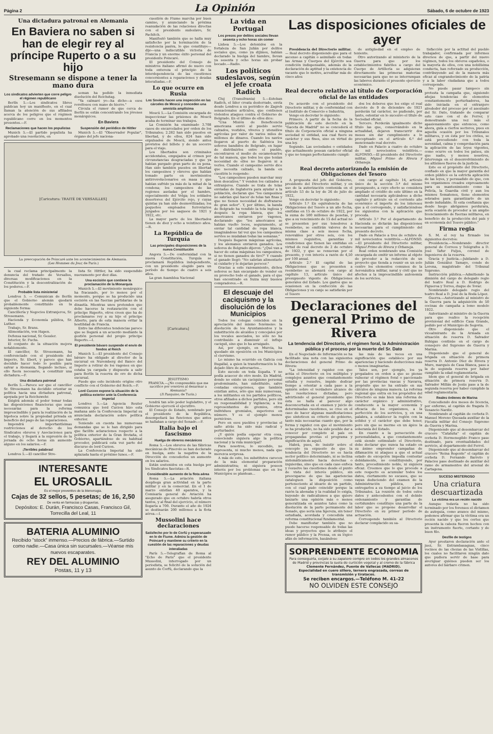Página 2 La Opinión Sábado, 6 de octubre de 1923
Una dictadura patronal en Alemania
En Baviera no saben si han de elegir rey al príncipe Ruperto o a su hijo
Stresemann se dispone a tener la mano dura
Los sindicatos advierten que corre peligro el régimen republicano
Berlín 5.—Los sindicatos libres publican hoy un manifiesto, en el cual llaman la atención de sus afiliados acerca de los peligros que el régimen republicano corre en los momentos presentes.—F.
Reclamaciones que hacen los populistas
Munich 5.—El partido populista ha aprobado una resolución, en
seman ha pedido la inmediata disolución del Reichstag.
"Ya calmaré yo—ha dicho—a esos revoltosos con mano de hierro."
Circula el rumor de que cerca de Berlín se están concentrando los jóvenes monárquicos.
En Baviera
Suspensión del periódico de Hittler
Munich 5.—El "Observador Popular", órgano del jefe naciona-
[Caricatura: TRAITÉ DE VERSAILLES]
La preocupación de Poincaré ante los acontecimientos de Alemania.
(Les Hommes du Jour, de París.)
la cual reclama principalmente la denuncia del tratado de Versalles, diversas modificaciones en la Constitución y la descentralización de los poderes.—F.
Probable lista ministerial
Londres 5. — Comunican de Berlín que el Gobierno alemán quedará probablemente constituído en la siguiente forma:
Cancillería y Negocios Extranjeros, Sr. Stresemann.
Hacienda y Economía pública, Sr. Luther.
Trabajo, Sr. Brans.
Alimentación, von Hapen.
Defensa nacional, Sr. Gessler.
Interior, Sr. Fuchs.
El conjunto de la situación mejora notablemente.
El canciller, Sr. Stresemann, ha conferenciado con el presidente del Imperio, Sr. Ebert, y parece que han decidido hacer todo lo posible para salvar a Alemania, llegando incluso, si ello fuera necesario, a constituir una dictadura.—F.
Una dictadura patronal
Berlín 5.—Parece ser que el canciller Sr. Stresemann ha decidido orientar su política hacia una dictadura patronal, apoyada por la Reichswehr.
Exigirá además el poder tomar todas las disposiciones financieras que sean necesarias para la reforma imprescindible y para la realización de la hipoteca sobre la propiedad privada en beneficio del pago de las reparaciones.
Impondrá importantísimas restricciones al derecho de los Sindicatos obreros y Asociaciones para el trabajo, y llegará a la supresión de la jornada de ocho horas sin aumento alguno en los salarios.—F.
¡Terribles palabras!
Londres 5.—El canciller Stre-
lista Sr. Hittler, ha sido suspendido nuevamente por diez días.
Una escisión que contiene la proclamación de la Monarquía
Munich 5.—El movimiento monárquico ha fracasado, por lo menos por el momento, porque se ha producido una escisión en las fuerzas partidarias de la dinastía. Mientras unos pretenden que debe hacerse la restauración con el príncipe Ruperto, otros creen que ha de proclamarse rey a su hijo el príncipe Alberto, para de esta manera evitar la hostilidad de Francia.
Entre las diferentes tendencias parece que se llegará a un acuerdo mediante la gestión personal del propio príncipe Ruperto.—I.
El presidente bávaro suspende el envío de fondos al Reich
Munich 5.—El presidente del Consejo bávaro ha obligado al director de la sucursal en Nuremberg del Banco del Imperio a retirar de los vagones en que estaba ya cargada y dispuesta a salir para Berlín la reserva de oro de dicha sucursal.
Puede que este incidente origine otro conflicto con el Gobierno del Reich.—F.
Lord Curzon expone la situación de la política exterior ante la Conferencia imperial
Londres 5.—La Agencia Reuter comunica que lord Curzon hizo esta mañana ante la Conferencia Imperial su anunciada declaración sobre política exterior.
Teniendo en cuenta las numerosas demandas que se le han dirigido para que facilite aclaraciones respecto a la política exterior de la Gran Bretaña, el Gobierno, apartándose de su habitual proceder, publicará esta vez parte del discurso de lord Curzon.
La Conferencia Imperial ha sido aplazada hasta el próximo lunes.—F.
INTERESANTE
EL UROSALIL
Es el mejor preventivo de la blenorragia.
Cajas de 32 sellos, 5 pesetas; de 16, 2,50
De venta en farmacias y droguerías.
Depósitos: E. Durán, Francisco Casas, Francisco Gil, Torrecilla del Leal, 11
BATERIA ALUMINIO
Recibido "stock" inmenso.—Precios de fábrica.—Surtido como nadie.—Casa única sin sucursales.—Véanse mis nuevos escaparates.
REY DEL ALUMINIO
Postas, 11 y 13
cuestión de Fiume marcha por buen camino, y anunciando la próxima reanudación de las relaciones directas con el presidente sudeslavo, Sr. Pachitch.
Manifestó también que se halla muy satisfecho por la terminación de la resistencia pasiva, lo que constituye—dijo—una indiscutible victoria de Francia y un enorme éxito personal del presidente Poincaré.
El presidente del Consejo de ministros italiano afirmó de nuevo con toda entereza el principio de la interdependencia de las cuestiones concernientes a reparaciones y deudas interaliadas.—F.
Lo que ocurre en Rusia
Los Soviets hacen una inspección en las cárceles de Moscú y conceden una amnistía amplísima
Moscú 5.—La Comisión encargada de inspeccionar las prisiones de Moscú acaba de terminar sus trabajos.
La Comisión ha examinado 3.708 casos de encarcelados por orden de los Tribunales; 2.282 han sido puestos en libertad, y de ellos, 824 han sido expulsados de Moscú, siendo antes provistos del billete y de un socorro para el viaje.
Los libertados son criminales accidentales, empujados al crimen por circunstancias desgraciadas y que ya habían purgado gran parte de su pena. Han sido también puestos en libertad los campesinos y obreros que habían tomado parte en movimientos antirrevolucionarios en masa y que habían sufrido ya más de la mitad de la condena; los campesinos de las regiones asoladas por el hambre, especialmente del Volga; los soldados desertores del Ejército rojo, y cuyas quintas ya han sido desmovilizadas; los pequeños empleados ferroviarios juzgados por los saqueos de 1921 y 1922, etc.
La mayor parte de los libertados tienen de diez y ocho a veintinco años.—R.
La República de Turquía
Las principales disposiciones de la nueva Constitución
Angora 5.—De conformidad con la nueva Constitución, Turquía se proclamará República independiente, con un presidente elegido para un período de tiempo de cuatro a seis años.
La gran Asamblea Nacional
[Caricatura]
JESUITISMO
FRANCIA.—¿No comprendéis que me sacrifico por vosotros al desarmar a Alemania?
(Il Pasquino, de Turín.)
tendrá tan sólo poder legislativo, y el Gobierno ejercerá el ejecutivo.
El Consejo de Estado, nombrado por el presidente de la República, desempeñará las funciones que antes se hallaban a cargo del Senado.—F.
Italia bajo el fascismo
Huelga de obreros mecánicos
Roma 5.—Los obreros de las fábricas mecánicas de Pinerolo se han declarado en huelga, ante la negativa de la Dirección de concederles un aumento en los salarios.
Están sostenidos en esta huelga por los Sindicatos fascistas—R.
Considerable aumento de la flota aérea
Roma 5.—La aviación italiana despliega gran actividad en la parte militar y en la comercial. En el 1 de marzo existían 40 aparatos, y la Comisaría general de Aviación ha asegurado que en octubre habría otros tantos, y al final del ejercicio, el número llegaría a 700. Durante el año de 1924 se destinarán 200 millones a la flota aérea.—I.
Mussolini hace declaraciones
Satisfecho por lo de Corfú y esperanzado en lo de Fiume. Admira la gestión de Poincaré y mantiene su criterio en la cuestión de las reparaciones y deudas interaliadas
París 5.—Telegrafían de Roma al "Echo de Paris" que el presidente Mussolini, interrogado por un periodista, se felicitó de la solución del asunto de Corfú, declarando que la
La vida en Portugal
Los presos por delitos sociales llevan sesenta y ocho horas sin comer
Lisboa 5.—Los detenidos en la fortaleza de San Julián por delitos sociales que, como ya dijimos, habían declarado la huelga del hambre, llevan ya sesenta y ocho horas sin probar bocado.—Radio.
Los políticos sudeslavos, según el jefe croata Radich
Cluj (Transilvania) 5.—Esteban Radich, el líder croata desterrado, envía desde Londres a su periódico de Zagreb sensacionales artículos, que contienen violentos ataques contra el Gobierno de Belgrado. En el último de ellos dice:
"Una Misión de Beneficencia americana envió al pueblo servio calzados, vestidos, víveres y utensilios agrícolas por valor de varios miles de millones de dinares. Cuando los navíos llegaron al puerto de Salónica los señores bandidos de Belgrado, en lugar de distribuirlos entre el pueblo, encontraron el medio de escamotearlos de tal manera, que todos los que tenían necesidad de ellos no llegaron ni a verlos. Cuando el campesino servio dice que necesita calzado, la banda en cuestión le responde:
"Los campesinos pueden marchar muy bien descalzos." Y venden los calzados a extranjeros. Cuando se trata de telas enviadas de Inglaterra para ayudar a la población, declaran que "los campesinos no sabrían qué hacer de telas tan finas y que no tienen necesidad de disfrazarse de gran señor". Y, por último, la banda de Belgrado ha vendido la tela inglesa y después la ropa blanca, que los americanos enviaron por vagones, declarando que "los americanos se habían vuelto locos, seguramente, al enviar tal cantidad de ropa blanca, imaginándose tal vez que los campesinos servios se mudaban todas las semanas."
Después llegaron máquinas agrícolas, y los alemanes enviaron ganados. Los señores de Belgrado dijeron: "¿Qué van a hacer de estas máquinas los campesinos, si no tienen ganados de tiro?" Y cuando el ganado llegó: "No sabrían alimentarlo ni cuidarlo y le dejarían perecer."
Gracias a este razonamiento, dichos señores se han encargado de vender en su provecho todo el ganado, para el que han encontrado en Suiza muy buenos compradores.—R.
El descuaje del caciquismo y la disolución de los Municipios
Todos los colegas coinciden en la apreciación del mismo fenómeno: la disolución de los Ayuntamientos y la substitución de alcaldes y concejales por los vocales asociados, no sólo no ha contribuído a disminuir el influjo caciquil, sino que lo ha arraigado.
Así, por ejemplo, en Murcia, ha quedado sin oposición en los Municipios el ciervismo.
Lo mismo ha ocurrido en Galicia con Bugallal, a quien la transformación le ha dejado libre de adversarios...
Esto sucede en toda España. Y no podía acaecer de otro modo. En Madrid, donde no existe un caciquismo personal predominante, han substituído, salvo contadas excepciones, que también existían antes, sólo que más numerosas, a los militantes en los partidos políticos, otros afiliados a dichos partidos, pero sin su responsabilidad y vigilancia; a los representantes de gremios, otros individuos gremiales, superiores en número. Y es el ejemplo menos pernicioso.
Pero en esos pueblos y provincias el salto atrás ha sido más radical y perturbador.
¿Y quién podía esperar otra cosa, conociendo siquiera algo la política nacional y la vida municipal?
Para nosotros, lo sucedido, no representa, ni mucho menos, nada que merezca sorpresa.
A más de esto, los substitutos carecen de la más elemental preparación administrativa; ni siquiera poseen interés por los problemas que en los Municipios se plantean...
Las disposiciones oficiales de ayer
Presidencia del Directorio militar. — Real decreto disponiendo que para el ascenso a capitán o asimilado en todas las Armas y Cuerpos del Ejército sea condición indispensable, además de la declaración de aptitud y la existencia de vacante que lo motive, acreditar más de cinco años
de antigüedad en el empleo de teniente.
Otro autorizando al ministerio de la Guerra para que por los establecimientos fabriles a cargo del Cuerpo de Artillería se adquieran directamente las primeras materias necesarias para que no se interrumpan las labores durante el presente ejercicio económico.
tisfacción por la actitud del pueblo trabajador, confirmada por informes diversos de que, a partir del nuevo régimen, todos los obreros españoles, o la mayoría de ellos, con una nobilísima conducta, han reforzado su producción, contribuyendo así de la manera más eficaz al engrandecimiento de la patria y a la labor ciudadana que a todos corresponde.
Real decreto relativo al título de Corporación oficial de las entidades
De acuerdo con el presidente del Directorio militar, y de conformidad con el Instituto de Comercio e Industria,
Vengo en decretar lo siguiente:
Primero. A partir de la fecha de la publicación de este decreto en la "Gaceta de Madrid" no se concederá el título de Corporación oficial a ninguna sociedad ni entidad, sea cual fuere su carácter y sus fines, sino en virtud de una ley.
Segundo. Las sociedades o entidades que actualmente posean carácter oficial y que no tengan perfectamente cumpli-
dos los deberes que les exige el real decreto de 9 de diciembre de 1921 perderán tal carácter, no pudiendo, por tanto, ostentar en lo sucesivo el título de Sociedad oficial.
Tercero. Perderán igualmente dicho título las que, conservándolo en la actualidad, dejaren transcurrir dos meses sin dar cumplimiento a lo preceptuado en el artículo 6.º del mencionado real decreto.
Dado en Palacio a cuatro de octubre de mil novecientos veintitrés.—ALFONSO.—El presidente del Directorio militar, Miguel Primo de Rivera y Orbaneja.
Real decreto autorizando la emisión de Obligaciones del Tesoro
A propuesta del jefe del Gobierno, presidente del Directorio militar, y en uso de la autorización contenida en el artículo 53 de la ley de 26 de julio de 1922,
Vengo en decretar lo siguiente:
Artículo 1.º En equivalencia de las Obligaciones del Tesoro a un año fecha, emitidas en 15 de octubre de 1922, por la suma de 500 millones de pesetas, y que a su vencimiento de 15 del actual no se presenten por sus tenedores a reembolso, se emitirán valores de la misma clase a seis meses fecha, renovables por otros seis, con los mismos requisitos, garantías y condiciones que tienen las emitidas en virtud de real decreto de 2 de octubre de 1922, y que se renuevan por el presente, y con interés a razón de 4,50 por 100 anual.
Artículo 2.º El capital de las Obligaciones que se presenten a reembolso se abonará con cargo al capítulo 13, artículo único del presupuesto vigente de Obligaciones generales del Estado. Los gastos que se ocasionen en la confección de las Obligaciones y su canje se satisfarán por el Tesoro
con cargo al capítulo 14, artículo único de la sección 3.ª del mismo presupuesto, a cuyo efecto se considera ampliado el crédito de este último en la cantidad necesaria aplicándose a dicho capítulo y artículo en el corriente año económico el importe de los intereses que a él corresponde, y satisfaciéndose los siguientes con la aplicación que proceda.
Artículo 3.º Por el departamento de Hacienda se dictarán las disposiciones necesarias para el cumplimiento del presente decreto.
Dado en Palacio a tres de octubre de mil novecientos veintitrés.—ALFONSO.—El presidente del Directorio militar, Miguel Primo de Rivera y Orbaneja.
Real orden nombrando una Comisión encargada de emitir un informe al objeto de proceder a la redacción de un proyecto que tienda a reunir en un solo centro los elementos comunes de la Aeronáutica militar, naval y civil que no afecten a la imprescindible autonomía de los servicios.
Declaraciones del general Primo de Rivera
La tendencia del Directorio, el régimen foral, la Administración pública y el proceso por la muerte del Sr. Dato
En el Negociado de Información se ha facilitado una nota con las siguientes declaraciones del general Primo de Rivera:
"La intensidad y rapidez con que actúa el Directorio en los múltiples y complejos asuntos que constantemente estudia y resuelve, impide dedicar tiempo a orientar a cada paso a la opinión sobre el verdadero alcance de las resoluciones dictadas; pero advirtiendo el general presidente que ésta se halla al parecer algo desconcertada en el examen y juicio de determinadas cuestiones, se cree en el caso de hacer algunas manifestaciones que sinteticen su criterio de gobierno, tanto más necesarias cuanto que, por la forma y rapidez con que el movimiento se ha producido, no ha sido posible dar a conocer por completo al país en propagandas previas el programa y significación de aquél.
Habrá, pues, de insistir sobre el concepto ya expuesto de que la tendencia del Directorio no es hacia sector político determinado, ni se inclina sistemáticamente hacia derechas o izquierdas, sino que en cada caso enfoca y resuelve las cuestiones desde el punto de vista del interés público, sin preocuparse de que las apariencias cataloguen la disposición como perteneciente al ideario de un partido, con el cual pudo coincidir porque la razón la abonaba y la realidad lo exigía, huyendo de radicalismos a que quiere lanzarle una opinión más o menos generalizada en asuntos tales como la disolución de la parte permanente del Senado, que sería una ligereza, sin tener estudiada, acordada y concedida una reforma constitucional fundamental.
Debe manifestar también que no puede hacerse responsable de todas las ideas y proyectos que le atribuye el rumor público y la Prensa, en su lógico afán de información, basándose
las más de las veces en una significación que establece por sus apariencias y haciendo deducciones más o menos imaginarias.
Tales son, por ejemplo, los ya propalados en orden a que se piense vulnerar el régimen foral o paccionado por las provincias vascas y Navarra, propósito que no ha entrado en sus cálculos de ninguna manera. La reforma regional que entra en los propósitos del Directorio es más bien una reforma de carácter orgánico y administrativo, conducente a la mayor economía y eficacia de los organismos, a la perfección de los servicios, y, en una palabra, a establecer la región con la solidez y el carácter que debe tener, pero sin que se merme en un ápice la soberanía del Estado.
En cuanto a la persecución de personalidades, a que constantemente está siendo estimulado el Directorio, debe declarar que nunca ha estado en su ánimo emprender campañas de difamación ni ataques a que el actual estado de excepción impedía contestar debidamente, no constituyendo, por tanto, procedimiento noble, ni siquiera eficaz. Creemos que lo que procede a este respecto es acumular todos los datos, ciertamente no escasos, que se vayan deduciendo del examen de la Administración pública, para entregarlos a su tiempo al juicio de los Tribunales. La reunión de todos estos datos y antecedentes con el debido ordenamiento y garantías de certidumbre constituye una parte de la labor que se propone desarrollar el Directorio en su primer período de actuación.
Corresponde también al Directorio declarar complacido su sa-
SORPRENDENTE ECONOMIA
Para conseguirla, exijale a su zapatero compre en todos los grandes almacenes de Madrid y provincias la suela de curtición vegetal y al cromo de la fábrica Clemente Fernández, Puente de Vallecas (MADRID).
Especialidad en cuero sillero, ternera engrasada, correas de transmisión y tiratacos.
Se reciben encargos.—Teléfono M. 41-22
NO OLVIDEN ESTE CONSEJO
No puede pasar tampoco sin protesta la campaña que, siguiendo añejas tendencias de elementos constantemente perturbadores, ha sido iniciada en el extranjero alrededor del proceso por el asesinato del Sr. Dato, tratando de comparar este caso con el de Ferrer, y demostrando una vez más el apasionamiento que entonces, como ahora, guía a ciertos sectores, pues en aquella ocasión por los Tribunales militares, y en ésta por los civiles, se está procediendo con toda la serenidad, calma y comprobación para la aplicación de las leyes vigentes, como ocurre en todos los países, sin que nadie, y menos nosotros, intervenga en el desenvolvimiento de los altísimos fueros de la justicia.
Este es el propósito del Directorio, confiado en que la mayor garantía del orden público es la estricta aplicación de las leyes, y persuadido de que, con los organismos creados expresamente para su mantenimiento como la Policía, la Guardia civil y aun los mismos Somatenes, tiene elementos sobrados para garantizarlo de un modo indudable. Si esta confianza que desde luego abrigamos perdurara, sería ocasión de proceder a un amplio licenciamiento de fuerzas militares, en beneficio de la producción del país y en economía del Tesoro público."
Firma regia
S. M. el rey ha firmado los siguientes decretos:
Presidencia.—Nombrando director general de Correos y Telégrafos a D. José Tafur Fuljes, coronel de Ingenieros de la reserva.
Gracia y Justicia.—Jubilando a D. Julián González Tamayo, conde de Lorena, magistrado del Tribunal Supremo.
Instrucción pública.—Admitiendo la dimisión del cargo de delegado regio del teatro Real a D. Rodrigo de Figueroa y Torres, duque de Tovar.
Nombrando delegado regio del teatro Real a D. José de la Roda López.
Guerra.—Autorizando al ministro de la Guerra para la adquisición de 50 cocinas de campaña a lomo modelo 1922.
Autorizando al ministro de la Guerra para que realice la recepción provisional del edificio Casa Grande, pedido por el Municipio de Segovia.
Otro disponiendo que el vicealmirante de la Armada en situación de reserva D. Salvador Buhigas continúe en el cargo de consejero del Supremo de Guerra y Marina.
Disponiendo que el general de brigada en situación de primera reserva D. Antonio Díez de Rivera y Muro, marqués de Casa Blanca, pase a la de segunda reserva por haber cumplido la edad reglamentaria.
Idem que el general de brigada en situación de primera reserva D. Salvador Millán de Jesús pase a la de segunda reserva por haber cumplido la edad reglamentaria.
Reales órdenes de Marina
Concediendo dos meses de licencia, por enfermo, al capitán de fragata D. Venancio Nardiz.
Nombrando al capitán de corbeta D. Manuel Moreno Quesada auxiliar de la Fiscalía militar del Consejo Supremo de Guerra y Marina.
Disponiendo que al desembarcar del crucero "Cataluña" el capitán de corbeta D. Hermenegildo Franco pase destinado, para eventualidades del servicio, al departamento del Ferrol.
Disponiendo que al desembarcar del crucero "Reina Regente" el capitán de corbeta D. Fernando Barreto y Palacios pase destinado de auxiliar del ramo de armamentos del arsenal de Cartagena.
SUCESO MISTERIOSO
Una criatura descuartizada
La víctima era un recién nacido
Aunque todavía no ha sido terminado por los forenses el dictamen de autopsia, como avance del mismo, podemos afirmar que la víctima era un recién nacido y que los cortes que presenta la cabeza fueron hechos con un instrumento fuerte, cortante y de buen filo.
Desfile de testigos
Ayer prestaron declaración ante el juez, Sr. Entrambasaguas, cinco vecinos de las chozas de las Vistillas, los cuales no facilitaron ningún dato que pudiera servir de base para averiguar quiénes pueden ser los autores del bárbaro crimen.